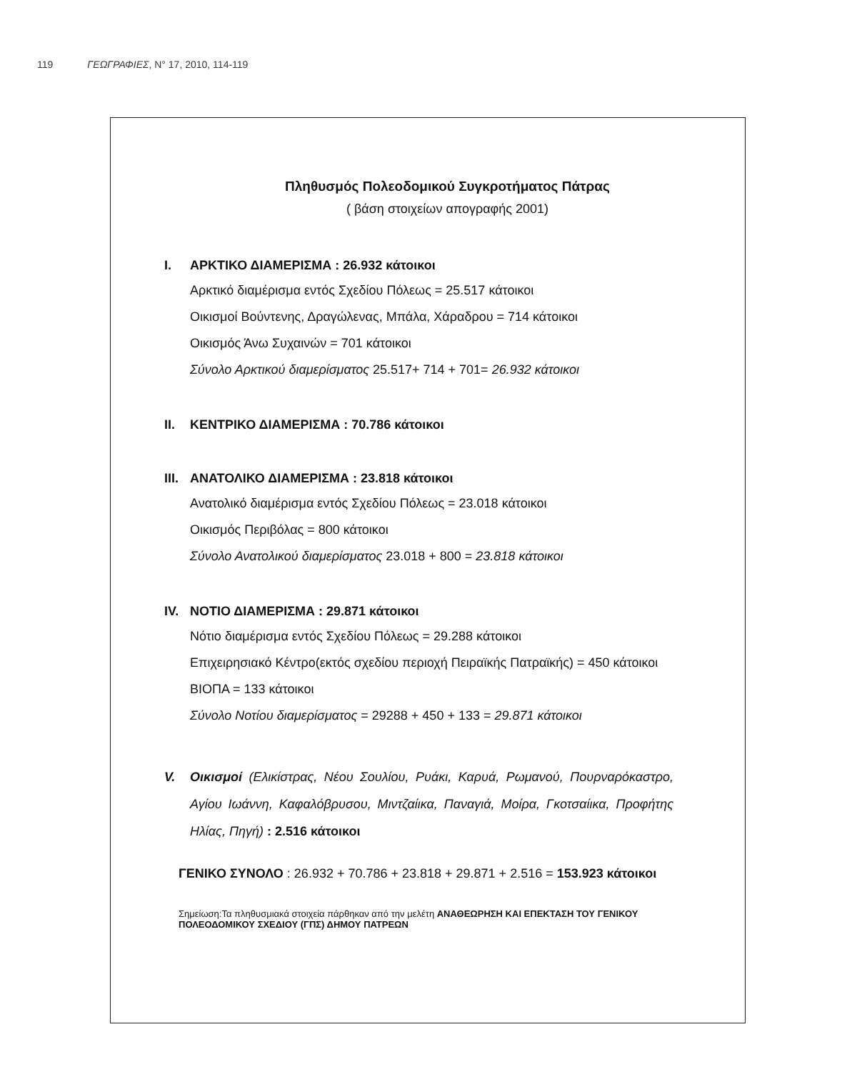119 ΓΕΩΓΡΑΦΙΕΣ, Ν° 17, 2010, 114-119
Πληθυσμός Πολεοδομικού Συγκροτήματος Πάτρας
( βάση στοιχείων απογραφής 2001)
I. ΑΡΚΤΙΚΟ ΔΙΑΜΕΡΙΣΜΑ : 26.932 κάτοικοι
Αρκτικό διαμέρισμα εντός Σχεδίου Πόλεως = 25.517 κάτοικοι
Οικισμοί Βούντενης, Δραγώλενας, Μπάλα, Χάραδρου = 714 κάτοικοι
Οικισμός Άνω Συχαινών = 701 κάτοικοι
Σύνολο Αρκτικού διαμερίσματος 25.517+ 714 + 701= 26.932 κάτοικοι
II. ΚΕΝΤΡΙΚΟ ΔΙΑΜΕΡΙΣΜΑ : 70.786 κάτοικοι
III. ΑΝΑΤΟΛΙΚΟ ΔΙΑΜΕΡΙΣΜΑ : 23.818 κάτοικοι
Ανατολικό διαμέρισμα εντός Σχεδίου Πόλεως = 23.018 κάτοικοι
Οικισμός Περιβόλας = 800 κάτοικοι
Σύνολο Ανατολικού διαμερίσματος 23.018 + 800 = 23.818 κάτοικοι
IV. ΝΟΤΙΟ ΔΙΑΜΕΡΙΣΜΑ : 29.871 κάτοικοι
Νότιο διαμέρισμα εντός Σχεδίου Πόλεως = 29.288 κάτοικοι
Επιχειρησιακό Κέντρο(εκτός σχεδίου περιοχή Πειραϊκής Πατραϊκής) = 450 κάτοικοι
ΒΙΟΠΑ = 133 κάτοικοι
Σύνολο Νοτίου διαμερίσματος = 29288 + 450 + 133 = 29.871 κάτοικοι
V. Οικισμοί (Ελικίστρας, Νέου Σουλίου, Ρυάκι, Καρυά, Ρωμανού, Πουρναρόκαστρο, Αγίου Ιωάννη, Καφαλόβρυσου, Μιντζαίικα, Παναγιά, Μοίρα, Γκοτσαίικα, Προφήτης Ηλίας, Πηγή) : 2.516 κάτοικοι
ΓΕΝΙΚΟ ΣΥΝΟΛΟ : 26.932 + 70.786 + 23.818 + 29.871 + 2.516 = 153.923 κάτοικοι
Σημείωση:Τα πληθυσμιακά στοιχεία πάρθηκαν από την μελέτη ΑΝΑΘΕΩΡΗΣΗ ΚΑΙ ΕΠΕΚΤΑΣΗ ΤΟΥ ΓΕΝΙΚΟΥ ΠΟΛΕΟΔΟΜΙΚΟΥ ΣΧΕΔΙΟΥ (ΓΠΣ) ΔΗΜΟΥ ΠΑΤΡΕΩΝ